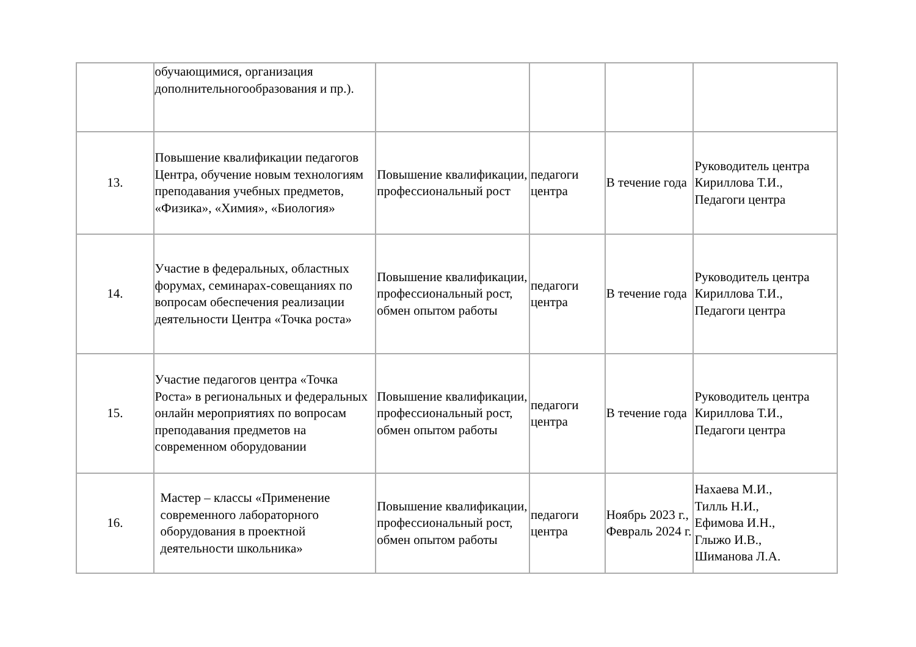| | обучающимися, организация дополнительногообразования и пр.). | | | | |
| 13. | Повышение квалификации педагогов Центра, обучение новым технологиям преподавания учебных предметов, «Физика», «Химия», «Биология» | Повышение квалификации, профессиональный рост | педагоги центра | В течение года | Руководитель центра Кириллова Т.И., Педагоги центра |
| 14. | Участие в федеральных, областных форумах, семинарах-совещаниях по вопросам обеспечения реализации деятельности Центра «Точка роста» | Повышение квалификации, профессиональный рост, обмен опытом работы | педагоги центра | В течение года | Руководитель центра Кириллова Т.И., Педагоги центра |
| 15. | Участие педагогов центра «Точка Роста» в региональных и федеральных онлайн мероприятиях по вопросам преподавания предметов на современном оборудовании | Повышение квалификации, профессиональный рост, обмен опытом работы | педагоги центра | В течение года | Руководитель центра Кириллова Т.И., Педагоги центра |
| 16. | Мастер – классы «Применение современного лабораторного оборудования в проектной деятельности школьника» | Повышение квалификации, профессиональный рост, обмен опытом работы | педагоги центра | Ноябрь 2023 г., Февраль 2024 г. | Нахаева М.И., Тилль Н.И., Ефимова И.Н., Глыжо И.В., Шиманова Л.А. |